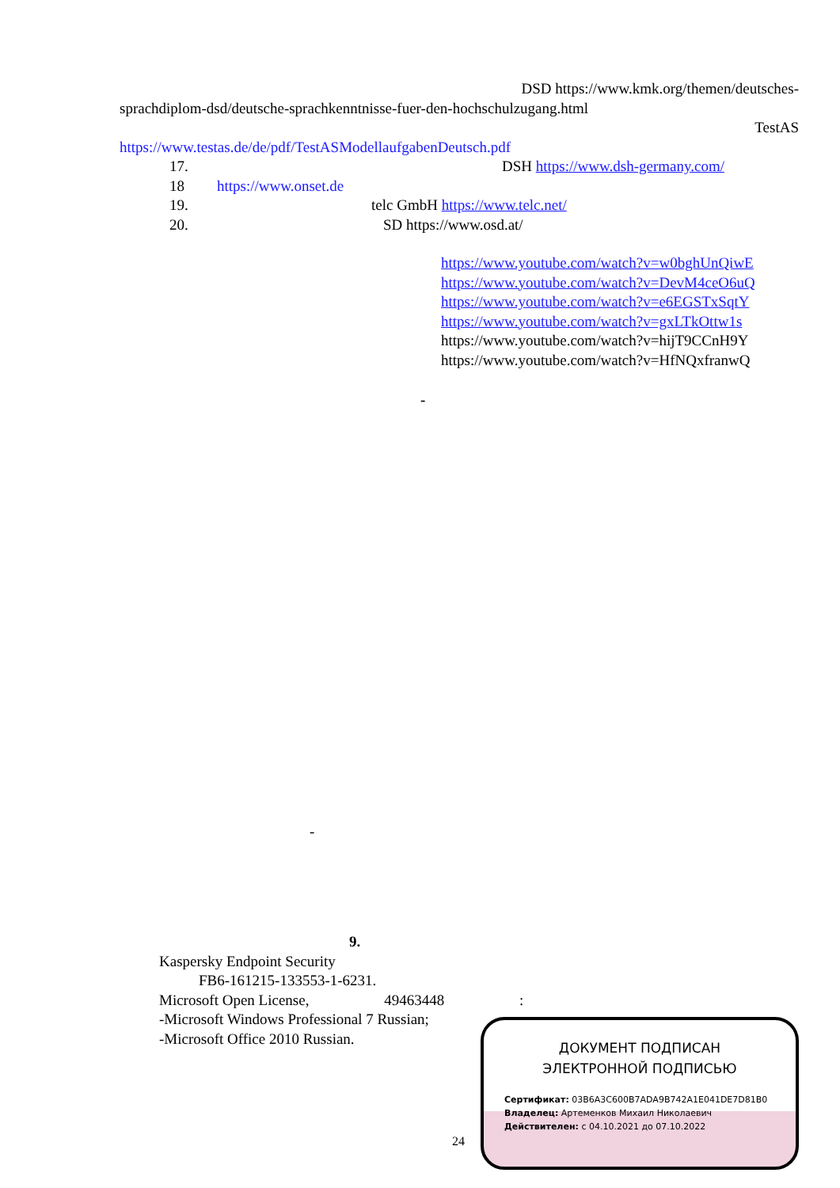DSD https://www.kmk.org/themen/deutsches-
sprachdiplom-dsd/deutsche-sprachkenntnisse-fuer-den-hochschulzugang.html
TestAS
https://www.testas.de/de/pdf/TestASModellaufgabenDeutsch.pdf
17. DSH https://www.dsh-germany.com/
18 https://www.onset.de
19. telc GmbH https://www.telc.net/
20. SD https://www.osd.at/
https://www.youtube.com/watch?v=w0bghUnQiwE
https://www.youtube.com/watch?v=DevM4ceO6uQ
https://www.youtube.com/watch?v=e6EGSTxSqtY
https://www.youtube.com/watch?v=gxLTkOttw1s
https://www.youtube.com/watch?v=hijT9CCnH9Y
https://www.youtube.com/watch?v=HfNQxfranwQ
-
-
9.
Kaspersky Endpoint Security
FB6-161215-133553-1-6231.
Microsoft Open License, 49463448 :
-Microsoft Windows Professional 7 Russian;
-Microsoft Office 2010 Russian.
24
ДОКУМЕНТ ПОДПИСАН
ЭЛЕКТРОННОЙ ПОДПИСЬЮ
Сертификат: 03B6A3C600B7ADA9B742A1E041DE7D81B0
Владелец: Артеменков Михаил Николаевич
Действителен: с 04.10.2021 до 07.10.2022